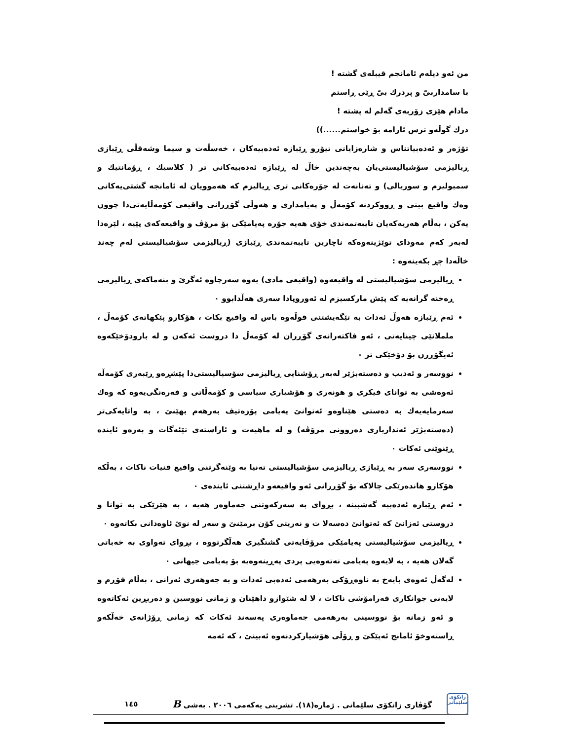من ئەو دیلەم ئامانجم قیبلەی گشتە !
با سامداربیّ و پردرك بیّ ڕێی ڕاستم
مادام هێزی زۆربەی گەلم لە پشتە !
درك گوڵەو ترس ئارامە بۆ خواستم......))
تۆژەر و ئەدەبیاتناس و شارەزایانی تیۆرو ڕێبازە ئەدەبیەکان ، خەسڵەت و سیما وشەقڵی ڕێبازی ڕیالیزمی سۆشیالیستی‌یان بەچەندین خاڵ لە ڕێبازە ئەدەبیەکانی تر ( کلاسیك ، ڕۆمانتیك و سمبولیزم و سوریالی) و تەنانەت لە جۆرەکانی تری ڕیالیزم کە هەموویان لە ئامانجە گشتی‌یەکانی وەك واقیع بینی و ڕووکردنە کۆمەڵ و پەیامداری و هەوڵی گۆڕرانی واقیعی کۆمەڵایەتی‌دا چوون یەکن ، بەڵام هەریەکەیان تایبەتمەندی خۆی هەیە جۆرە پەیامێکی بۆ مرۆڤ و واقیعەکەی پێیە ، لێرەدا لەبەر کەم مەودای توێژینەوەکە ناچارین تایبەتمەندی ڕێبازی (ڕیالیزمی سۆشیالیستی لەم چەند خاڵەدا چڕ بکەینەوە :
ڕیالیزمی سۆشیالیستی لە واقیعەوە (واقیعی مادی) یەوە سەرچاوە ئەگرێ و بنەماکەی ڕیالیزمی ڕەخنە گرانەیە کە پێش مارکسیزم لە ئەوروپادا سەری هەڵدابوو ٠
ئەم ڕێبازە هەوڵ ئەدات بە تێگەیشتنی قوڵەوە باس لە واقیع بکات ، هۆکارو پێکهاتەی کۆمەڵ ، ململانێی چینایەتی ، ئەو فاکتەرانەی گۆڕران لە کۆمەڵ دا دروست ئەکەن و لە بارودۆخێکەوە ئەیگۆڕرن بۆ دۆخێکی تر ٠
نووسەر و ئەدیب و دەستەبژێر لەبەر ڕۆشنایی ڕیالیزمی سۆسیالیستی‌دا پێشڕەو ڕێبەری کۆمەڵە ئەوەشی بە توانای فیکری و هونەری و هۆشیاری سیاسی و کۆمەڵاتی و فەرەنگی‌یەوە کە وەك سەرمایەیەك بە دەستی هێناوەو ئەتوانێ پەیامی پۆزەتیف بەرهەم بهێنێ ، بە واتایەکی‌تر (دەستەبژێر ئەندازیاری دەروونی مرۆڤە) و لە ماهیەت و ئاراستەی تێئەگات و بەرەو ئایندە ڕێنوێنی ئەکات ٠
نووسەری سەر بە ڕێبازی ڕیالیزمی سۆشیالیستی تەنیا بە وێنەگرتنی واقیع قنیات ناکات ، بەڵکە هۆکارو هاندەرێکی چالاکە بۆ گۆڕرانی ئەو واقیعەو داڕشتنی ئایندەی ٠
ئەم ڕێبازە ئەدەبیە گەشبینە ، بڕوای بە سەرکەوتنی جەماوەر هەیە ، بە هێزێکی بە توانا و دروستی ئەزانێ کە ئەتوانێ دەسەلا ت و نەریتی کۆن برمێنێ و سەر لە نوێ ئاوەدانی بکاتەوە ٠
ڕیالیزمی سۆشیالیستی پەیامێکی مرۆڤایەتی گشتگیری هەڵگرتووە ، بڕوای تەواوی بە خەباتی گەلان هەیە ، بە لایەوە پەیامی نەتەوەیی پردی پەڕینەوەیە بۆ پەیامی جیهانی ٠
لەگەڵ ئەوەی بایەخ بە ناوەڕۆکی بەرهەمی ئەدەبی ئەدات و بە جەوهەری ئەزانی ، بەڵام فۆڕم و لایەنی جوانکاری فەرامۆشی ناکات ، لا لە شێوازو داهێنان و زمانی نووسین و دەربڕین ئەکاتەوە و ئەو زمانە بۆ نووسینی بەرهەمی جەماوەری پەسەند ئەکات کە زمانی ڕۆژانەی خەڵکەو ڕاستەوخۆ ئامانج ئەپێکێ و ڕۆڵی هۆشیارکردنەوە ئەبینێ ، کە ئەمە
زانکۆی سلێمانی
گۆڤاری زانکۆی سلێمانی . ژمارە(١٨). تشرینی یەکەمی ٢٠٠٦ . بەشی B
١٤٥